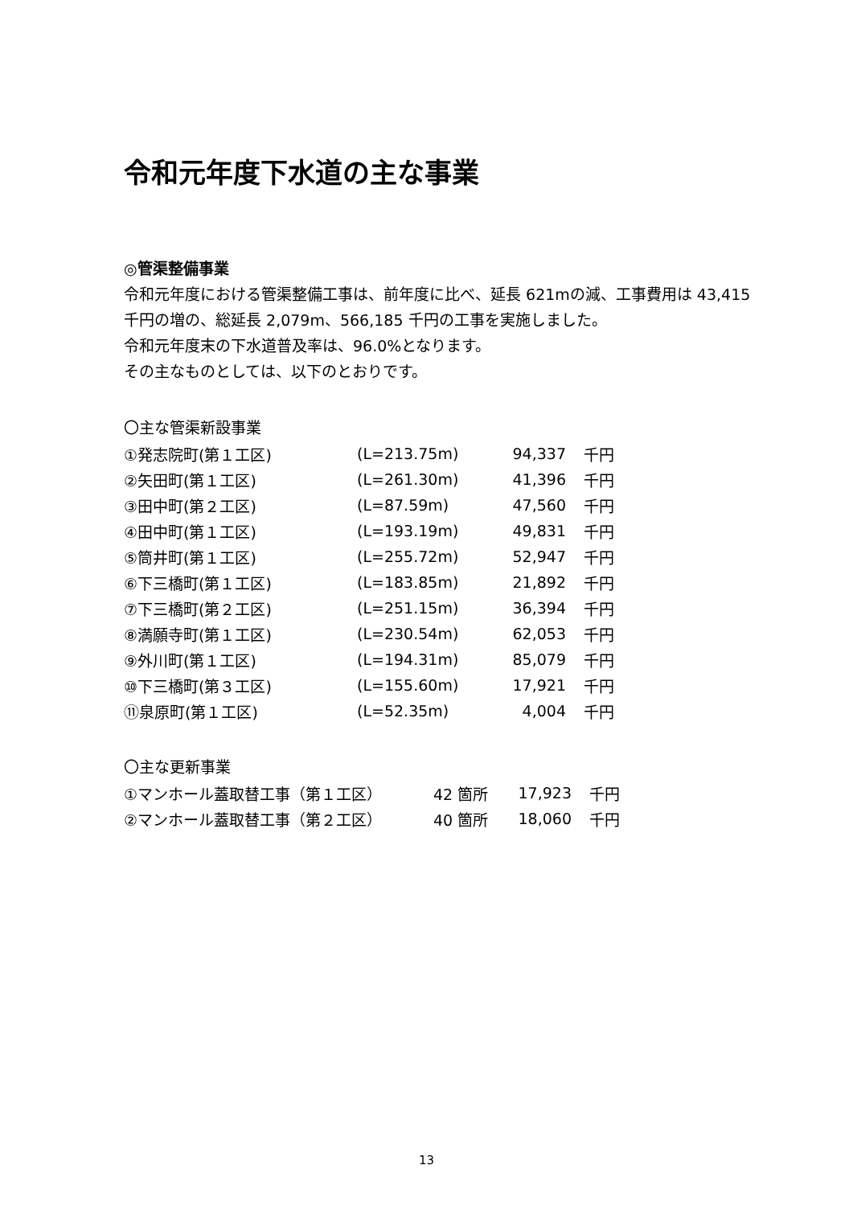令和元年度下水道の主な事業
◎管渠整備事業
令和元年度における管渠整備工事は、前年度に比べ、延長 621mの減、工事費用は 43,415 千円の増の、総延長 2,079m、566,185 千円の工事を実施しました。
令和元年度末の下水道普及率は、96.0%となります。
その主なものとしては、以下のとおりです。
〇主な管渠新設事業
| ①発志院町(第１工区) | (L=213.75m) | 94,337 | 千円 |
| ②矢田町(第１工区) | (L=261.30m) | 41,396 | 千円 |
| ③田中町(第２工区) | (L=87.59m) | 47,560 | 千円 |
| ④田中町(第１工区) | (L=193.19m) | 49,831 | 千円 |
| ⑤筒井町(第１工区) | (L=255.72m) | 52,947 | 千円 |
| ⑥下三橋町(第１工区) | (L=183.85m) | 21,892 | 千円 |
| ⑦下三橋町(第２工区) | (L=251.15m) | 36,394 | 千円 |
| ⑧満願寺町(第１工区) | (L=230.54m) | 62,053 | 千円 |
| ⑨外川町(第１工区) | (L=194.31m) | 85,079 | 千円 |
| ⑩下三橋町(第３工区) | (L=155.60m) | 17,921 | 千円 |
| ⑪泉原町(第１工区) | (L=52.35m) | 4,004 | 千円 |
〇主な更新事業
| ①マンホール蓋取替工事（第１工区） | 42 箇所 | 17,923 | 千円 |
| ②マンホール蓋取替工事（第２工区） | 40 箇所 | 18,060 | 千円 |
13